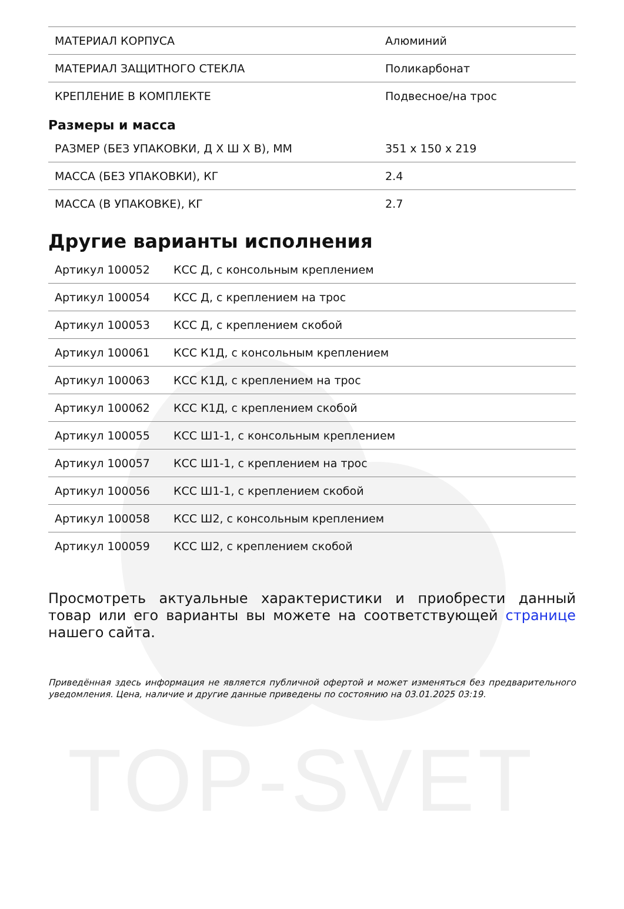TOP-SVET
| МАТЕРИАЛ КОРПУСА | Алюминий |
| МАТЕРИАЛ ЗАЩИТНОГО СТЕКЛА | Поликарбонат |
| КРЕПЛЕНИЕ В КОМПЛЕКТЕ | Подвесное/на трос |
Размеры и масса
| РАЗМЕР (БЕЗ УПАКОВКИ, Д Х Ш Х В), ММ | 351 x 150 x 219 |
| МАССА (БЕЗ УПАКОВКИ), КГ | 2.4 |
| МАССА (В УПАКОВКЕ), КГ | 2.7 |
Другие варианты исполнения
| Артикул 100052 | КСС Д, с консольным креплением |
| Артикул 100054 | КСС Д, с креплением на трос |
| Артикул 100053 | КСС Д, с креплением скобой |
| Артикул 100061 | КСС К1Д, с консольным креплением |
| Артикул 100063 | КСС К1Д, с креплением на трос |
| Артикул 100062 | КСС К1Д, с креплением скобой |
| Артикул 100055 | КСС Ш1-1, с консольным креплением |
| Артикул 100057 | КСС Ш1-1, с креплением на трос |
| Артикул 100056 | КСС Ш1-1, с креплением скобой |
| Артикул 100058 | КСС Ш2, с консольным креплением |
| Артикул 100059 | КСС Ш2, с креплением скобой |
Просмотреть актуальные характеристики и приобрести данный товар или его варианты вы можете на соответствующей странице нашего сайта.
Приведённая здесь информация не является публичной офертой и может изменяться без предварительного уведомления. Цена, наличие и другие данные приведены по состоянию на 03.01.2025 03:19.